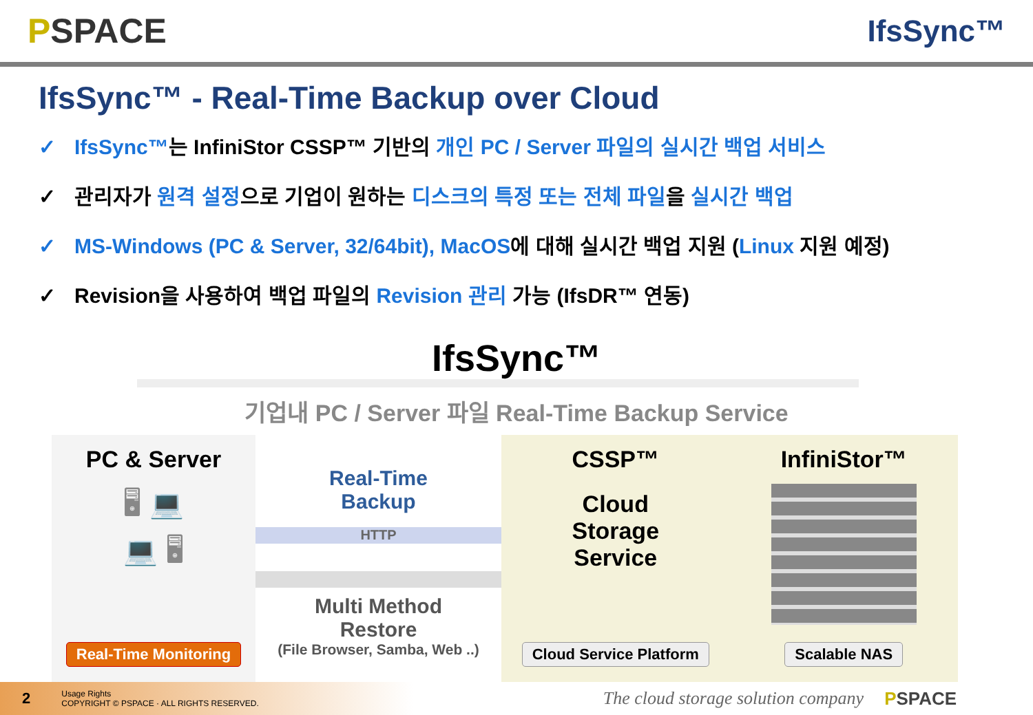PSPACE IfsSync™
IfsSync™ - Real-Time Backup over Cloud
✓ IfsSync™는 InfiniStor CSSP™ 기반의 개인 PC / Server 파일의 실시간 백업 서비스
✓ 관리자가 원격 설정으로 기업이 원하는 디스크의 특정 또는 전체 파일을 실시간 백업
✓ MS-Windows (PC & Server, 32/64bit), MacOS에 대해 실시간 백업 지원 (Linux 지원 예정)
✓ Revision을 사용하여 백업 파일의 Revision 관리 가능 (IfsDR™ 연동)
IfsSync™
기업내 PC / Server 파일 Real-Time Backup Service
PC & Server
🖥 💻
💻 🖥
Real-Time Monitoring
Real-Time
Backup
HTTP
Multi Method
Restore
(File Browser, Samba, Web ..)
CSSP™
Cloud
Storage
Service
Cloud Service Platform
InfiniStor™
Scalable NAS
2
Usage Rights
COPYRIGHT © PSPACE · ALL RIGHTS RESERVED.
The cloud storage solution company PSPACE